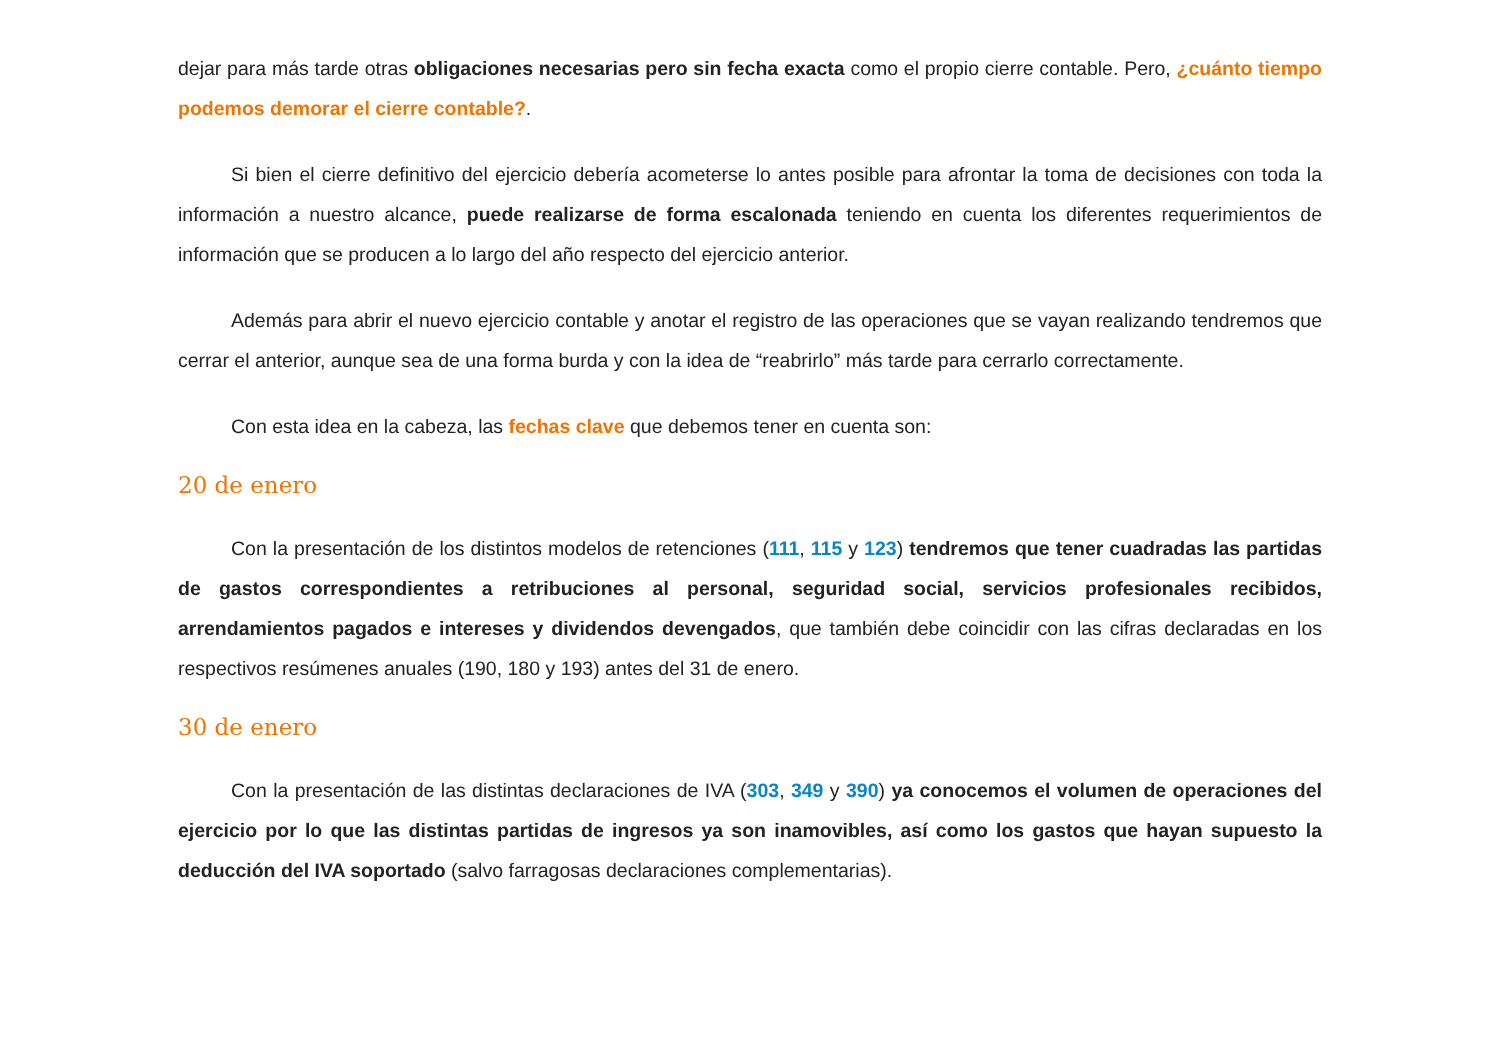dejar para más tarde otras obligaciones necesarias pero sin fecha exacta como el propio cierre contable. Pero, ¿cuánto tiempo podemos demorar el cierre contable?.
Si bien el cierre definitivo del ejercicio debería acometerse lo antes posible para afrontar la toma de decisiones con toda la información a nuestro alcance, puede realizarse de forma escalonada teniendo en cuenta los diferentes requerimientos de información que se producen a lo largo del año respecto del ejercicio anterior.
Además para abrir el nuevo ejercicio contable y anotar el registro de las operaciones que se vayan realizando tendremos que cerrar el anterior, aunque sea de una forma burda y con la idea de “reabrirlo” más tarde para cerrarlo correctamente.
Con esta idea en la cabeza, las fechas clave que debemos tener en cuenta son:
20 de enero
Con la presentación de los distintos modelos de retenciones (111, 115 y 123) tendremos que tener cuadradas las partidas de gastos correspondientes a retribuciones al personal, seguridad social, servicios profesionales recibidos, arrendamientos pagados e intereses y dividendos devengados, que también debe coincidir con las cifras declaradas en los respectivos resúmenes anuales (190, 180 y 193) antes del 31 de enero.
30 de enero
Con la presentación de las distintas declaraciones de IVA (303, 349 y 390) ya conocemos el volumen de operaciones del ejercicio por lo que las distintas partidas de ingresos ya son inamovibles, así como los gastos que hayan supuesto la deducción del IVA soportado (salvo farragosas declaraciones complementarias).